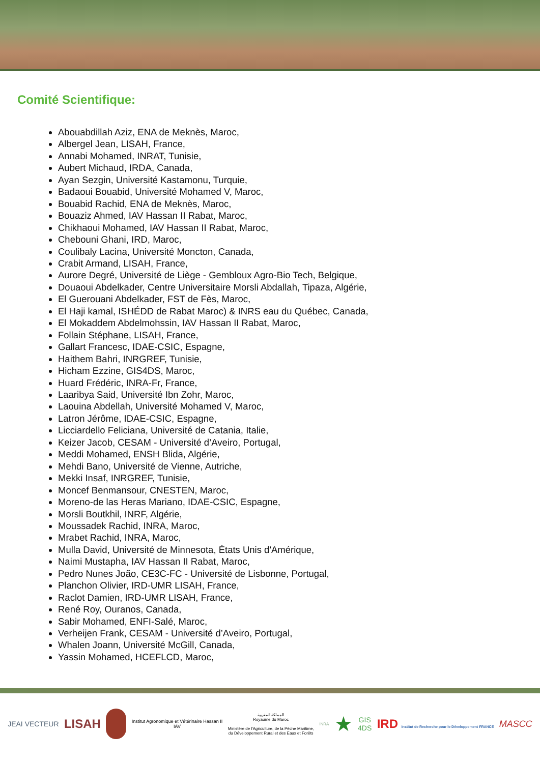Comité Scientifique:
Abouabdillah Aziz, ENA de Meknès, Maroc,
Albergel Jean, LISAH, France,
Annabi Mohamed, INRAT, Tunisie,
Aubert Michaud, IRDA, Canada,
Ayan Sezgin, Université Kastamonu, Turquie,
Badaoui Bouabid, Université Mohamed V, Maroc,
Bouabid Rachid, ENA de Meknès, Maroc,
Bouaziz Ahmed, IAV Hassan II Rabat, Maroc,
Chikhaoui Mohamed, IAV Hassan II Rabat, Maroc,
Chebouni Ghani, IRD, Maroc,
Coulibaly Lacina, Université Moncton, Canada,
Crabit Armand, LISAH, France,
Aurore Degré, Université de Liège - Gembloux Agro-Bio Tech, Belgique,
Douaoui Abdelkader, Centre Universitaire Morsli Abdallah, Tipaza, Algérie,
El Guerouani Abdelkader, FST de Fès, Maroc,
El Haji kamal, ISHÉDD de Rabat Maroc) & INRS eau du Québec, Canada,
El Mokaddem Abdelmohssin, IAV Hassan II Rabat, Maroc,
Follain Stéphane, LISAH, France,
Gallart Francesc, IDAE-CSIC, Espagne,
Haithem Bahri, INRGREF, Tunisie,
Hicham Ezzine, GIS4DS, Maroc,
Huard Frédéric, INRA-Fr, France,
Laaribya Said, Université Ibn Zohr, Maroc,
Laouina Abdellah, Université Mohamed V, Maroc,
Latron Jérôme, IDAE-CSIC, Espagne,
Licciardello Feliciana, Université de Catania, Italie,
Keizer Jacob, CESAM - Université d’Aveiro, Portugal,
Meddi Mohamed, ENSH Blida, Algérie,
Mehdi Bano, Université de Vienne, Autriche,
Mekki Insaf, INRGREF, Tunisie,
Moncef Benmansour, CNESTEN, Maroc,
Moreno-de las Heras Mariano, IDAE-CSIC, Espagne,
Morsli Boutkhil, INRF, Algérie,
Moussadek Rachid, INRA, Maroc,
Mrabet Rachid, INRA, Maroc,
Mulla David, Université de Minnesota, États Unis d'Amérique,
Naimi Mustapha, IAV Hassan II Rabat, Maroc,
Pedro Nunes João, CE3C-FC - Université de Lisbonne, Portugal,
Planchon Olivier, IRD-UMR LISAH, France,
Raclot Damien, IRD-UMR LISAH, France,
René Roy, Ouranos, Canada,
Sabir Mohamed, ENFI-Salé, Maroc,
Verheijen Frank, CESAM - Université d’Aveiro, Portugal,
Whalen Joann, Université McGill, Canada,
Yassin Mohamed, HCEFLCD, Maroc,
JEAI VECTEUR
LISAH
Institut Agronomique et Vétérinaire Hassan II
IAV
المملكة المغربية
Royaume du Maroc
Ministère de l'Agriculture, de la Pêche Maritime,
du Développement Rural et des Eaux et Forêts
INRA
★
GIS
4DS
IRD Institut de Recherche pour le Développement FRANCE
MASCC